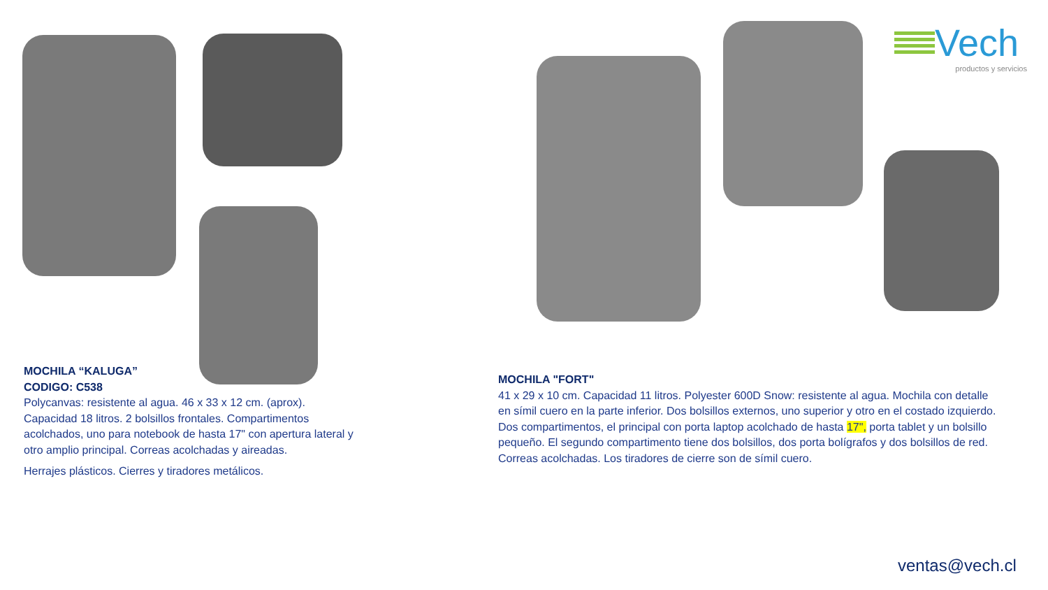Vech
productos y servicios
MOCHILA “KALUGA”
CODIGO: C538
Polycanvas: resistente al agua. 46 x 33 x 12 cm. (aprox). Capacidad 18 litros. 2 bolsillos frontales. Compartimentos acolchados, uno para notebook de hasta 17" con apertura lateral y otro amplio principal. Correas acolchadas y aireadas.
Herrajes plásticos. Cierres y tiradores metálicos.
MOCHILA "FORT"
41 x 29 x 10 cm. Capacidad 11 litros. Polyester 600D Snow: resistente al agua. Mochila con detalle en símil cuero en la parte inferior. Dos bolsillos externos, uno superior y otro en el costado izquierdo. Dos compartimentos, el principal con porta laptop acolchado de hasta 17", porta tablet y un bolsillo pequeño. El segundo compartimento tiene dos bolsillos, dos porta bolígrafos y dos bolsillos de red. Correas acolchadas. Los tiradores de cierre son de símil cuero.
ventas@vech.cl